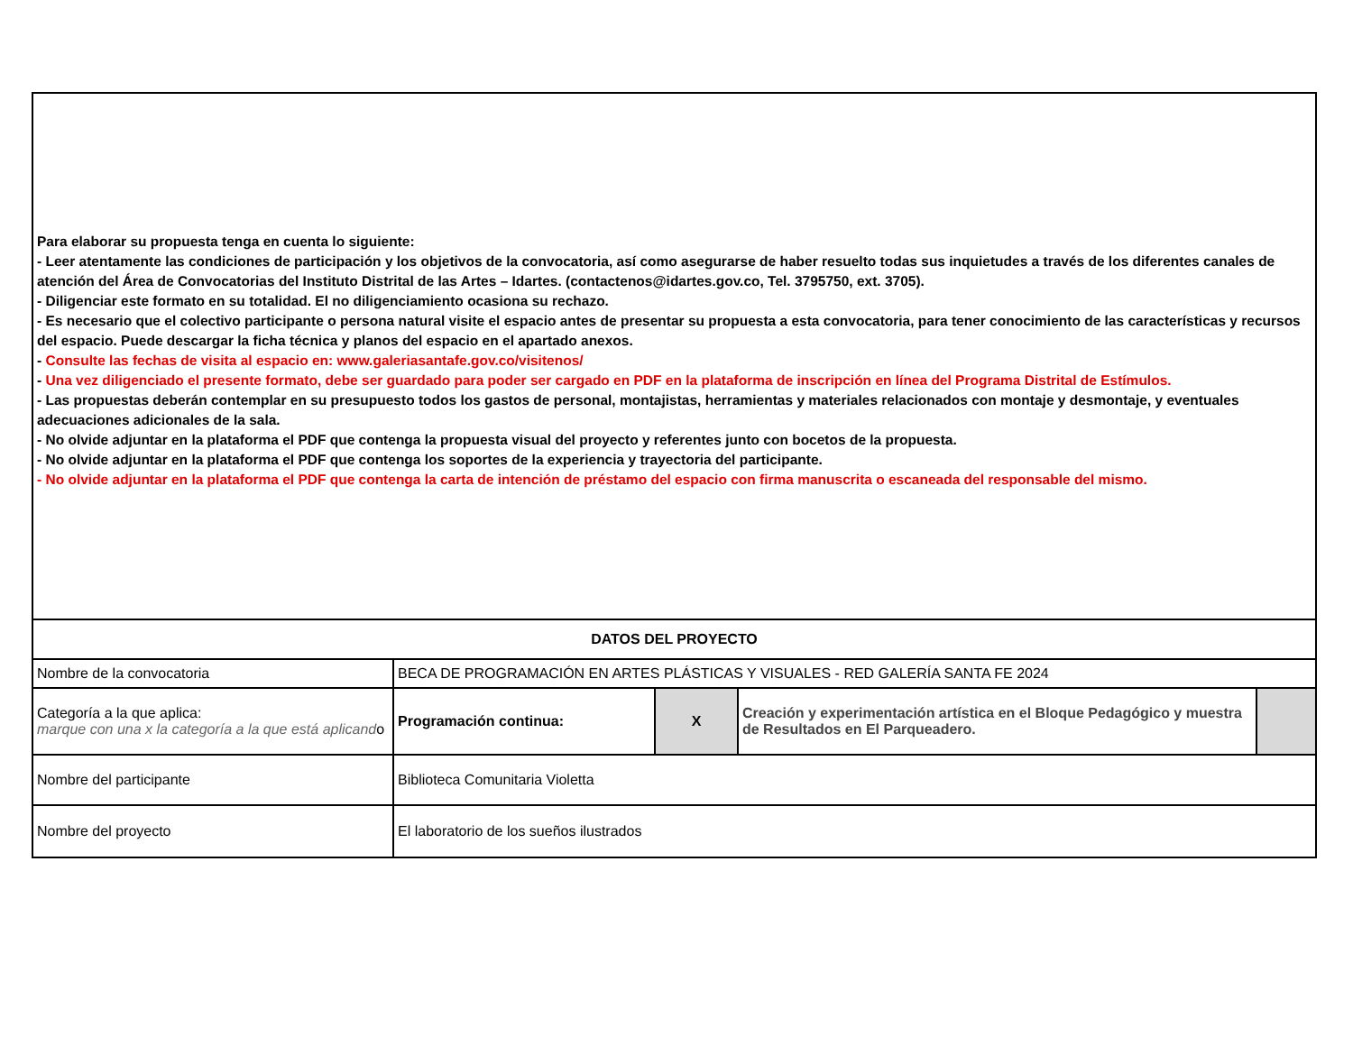| Para elaborar su propuesta tenga en cuenta lo siguiente: - Leer atentamente las condiciones de participación y los objetivos de la convocatoria, así como asegurarse de haber resuelto todas sus inquietudes a través de los diferentes canales de atención del Área de Convocatorias del Instituto Distrital de las Artes – Idartes. (contactenos@idartes.gov.co, Tel. 3795750, ext. 3705). - Diligenciar este formato en su totalidad. El no diligenciamiento ocasiona su rechazo. - Es necesario que el colectivo participante o persona natural visite el espacio antes de presentar su propuesta a esta convocatoria, para tener conocimiento de las características y recursos del espacio. Puede descargar la ficha técnica y planos del espacio en el apartado anexos. - Consulte las fechas de visita al espacio en: www.galeriasantafe.gov.co/visitenos/ - Una vez diligenciado el presente formato, debe ser guardado para poder ser cargado en PDF en la plataforma de inscripción en línea del Programa Distrital de Estímulos. - Las propuestas deberán contemplar en su presupuesto todos los gastos de personal, montajistas, herramientas y materiales relacionados con montaje y desmontaje, y eventuales adecuaciones adicionales de la sala. - No olvide adjuntar en la plataforma el PDF que contenga la propuesta visual del proyecto y referentes junto con bocetos de la propuesta. - No olvide adjuntar en la plataforma el PDF que contenga los soportes de la experiencia y trayectoria del participante. - No olvide adjuntar en la plataforma el PDF que contenga la carta de intención de préstamo del espacio con firma manuscrita o escaneada del responsable del mismo. | | | | |
| DATOS DEL PROYECTO | | | | |
| Nombre de la convocatoria | BECA DE PROGRAMACIÓN EN ARTES PLÁSTICAS Y VISUALES - RED GALERÍA SANTA FE 2024 | | | |
| Categoría a la que aplica: marque con una x la categoría a la que está aplicand o | Programación continua: | X | Creación y experimentación artística en el Bloque Pedagógico y muestra de Resultados en El Parqueadero. | |
| Nombre del participante | Biblioteca Comunitaria Violetta | | | |
| Nombre del proyecto | El laboratorio de los sueños ilustrados | | | |